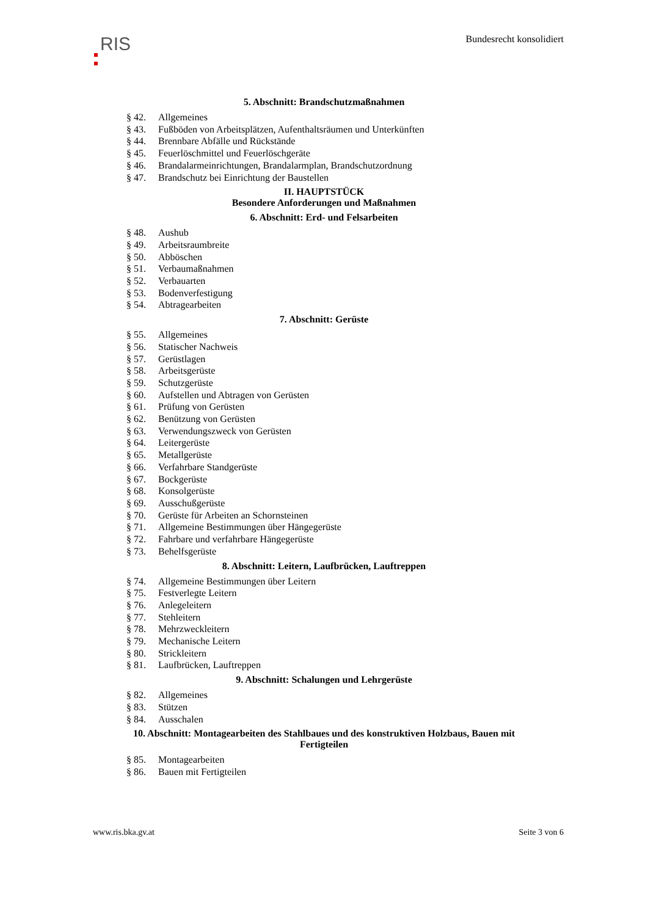RIS
Bundesrecht konsolidiert
5. Abschnitt: Brandschutzmaßnahmen
§ 42. Allgemeines
§ 43. Fußböden von Arbeitsplätzen, Aufenthaltsräumen und Unterkünften
§ 44. Brennbare Abfälle und Rückstände
§ 45. Feuerlöschmittel und Feuerlöschgeräte
§ 46. Brandalarmeinrichtungen, Brandalarmplan, Brandschutzordnung
§ 47. Brandschutz bei Einrichtung der Baustellen
II. HAUPTSTÜCK
Besondere Anforderungen und Maßnahmen
6. Abschnitt: Erd- und Felsarbeiten
§ 48. Aushub
§ 49. Arbeitsraumbreite
§ 50. Abböschen
§ 51. Verbaumaßnahmen
§ 52. Verbauarten
§ 53. Bodenverfestigung
§ 54. Abtragearbeiten
7. Abschnitt: Gerüste
§ 55. Allgemeines
§ 56. Statischer Nachweis
§ 57. Gerüstlagen
§ 58. Arbeitsgerüste
§ 59. Schutzgerüste
§ 60. Aufstellen und Abtragen von Gerüsten
§ 61. Prüfung von Gerüsten
§ 62. Benützung von Gerüsten
§ 63. Verwendungszweck von Gerüsten
§ 64. Leitergerüste
§ 65. Metallgerüste
§ 66. Verfahrbare Standgerüste
§ 67. Bockgerüste
§ 68. Konsolgerüste
§ 69. Ausschußgerüste
§ 70. Gerüste für Arbeiten an Schornsteinen
§ 71. Allgemeine Bestimmungen über Hängegerüste
§ 72. Fahrbare und verfahrbare Hängegerüste
§ 73. Behelfsgerüste
8. Abschnitt: Leitern, Laufbrücken, Lauftreppen
§ 74. Allgemeine Bestimmungen über Leitern
§ 75. Festverlegte Leitern
§ 76. Anlegeleitern
§ 77. Stehleitern
§ 78. Mehrzweckleitern
§ 79. Mechanische Leitern
§ 80. Strickleitern
§ 81. Laufbrücken, Lauftreppen
9. Abschnitt: Schalungen und Lehrgerüste
§ 82. Allgemeines
§ 83. Stützen
§ 84. Ausschalen
10. Abschnitt: Montagearbeiten des Stahlbaues und des konstruktiven Holzbaus, Bauen mit
Fertigteilen
§ 85. Montagearbeiten
§ 86. Bauen mit Fertigteilen
www.ris.bka.gv.at Seite 3 von 6